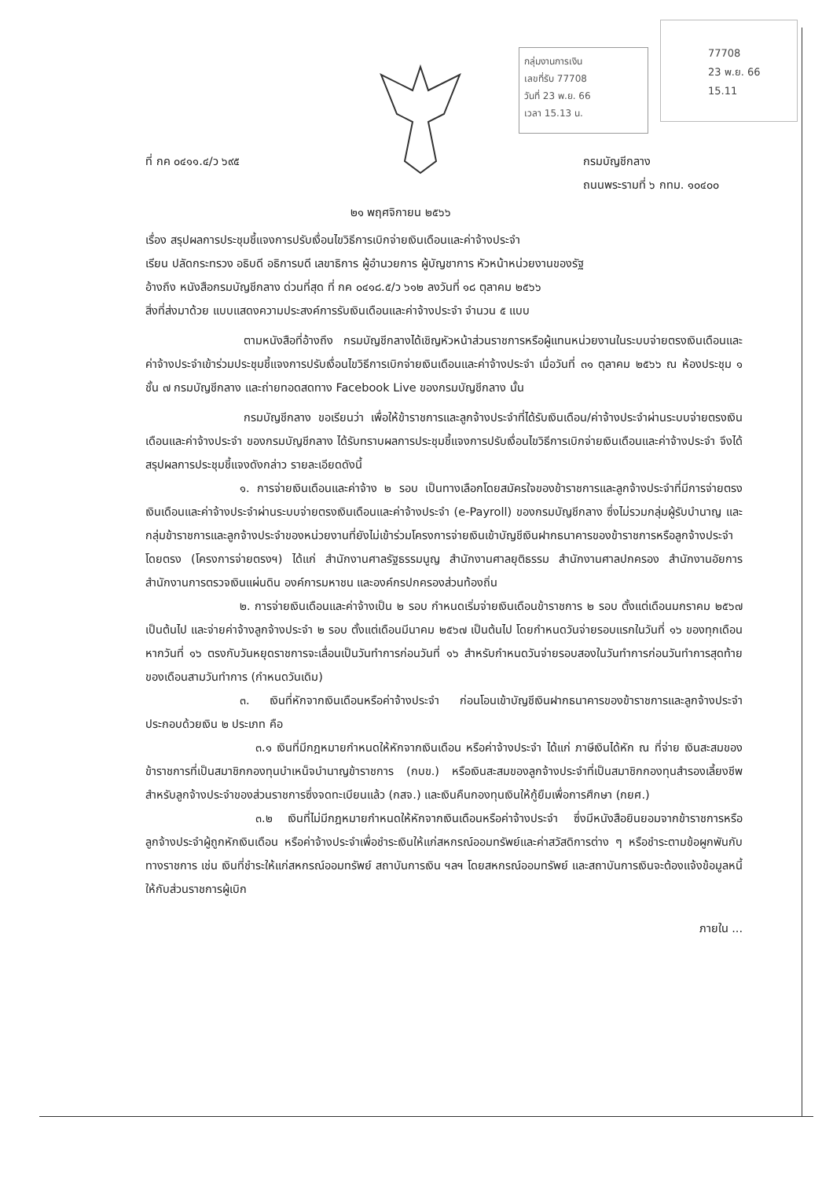กลุ่มงานการเงิน
เลขที่รับ 77708
วันที่ 23 พ.ย. 66
เวลา 15.13 น.
77708
23 พ.ย. 66
15.11
ที่ กค ๐๔๑๑.๔/ว ๖๙๕ กรมบัญชีกลาง
ถนนพระรามที่ ๖ กทม. ๑๐๔๐๐
๒๑ พฤศจิกายน ๒๕๖๖
เรื่อง สรุปผลการประชุมชี้แจงการปรับเงื่อนไขวิธีการเบิกจ่ายเงินเดือนและค่าจ้างประจำ
เรียน ปลัดกระทรวง อธิบดี อธิการบดี เลขาธิการ ผู้อำนวยการ ผู้บัญชาการ หัวหน้าหน่วยงานของรัฐ
อ้างถึง หนังสือกรมบัญชีกลาง ด่วนที่สุด ที่ กค ๐๔๑๘.๕/ว ๖๑๒ ลงวันที่ ๑๘ ตุลาคม ๒๕๖๖
สิ่งที่ส่งมาด้วย แบบแสดงความประสงค์การรับเงินเดือนและค่าจ้างประจำ จำนวน ๕ แบบ
ตามหนังสือที่อ้างถึง กรมบัญชีกลางได้เชิญหัวหน้าส่วนราชการหรือผู้แทนหน่วยงานในระบบจ่ายตรงเงินเดือนและค่าจ้างประจำเข้าร่วมประชุมชี้แจงการปรับเงื่อนไขวิธีการเบิกจ่ายเงินเดือนและค่าจ้างประจำ เมื่อวันที่ ๓๑ ตุลาคม ๒๕๖๖ ณ ห้องประชุม ๑ ชั้น ๗ กรมบัญชีกลาง และถ่ายทอดสดทาง Facebook Live ของกรมบัญชีกลาง นั้น
กรมบัญชีกลาง ขอเรียนว่า เพื่อให้ข้าราชการและลูกจ้างประจำที่ได้รับเงินเดือน/ค่าจ้างประจำผ่านระบบจ่ายตรงเงินเดือนและค่าจ้างประจำ ของกรมบัญชีกลาง ได้รับทราบผลการประชุมชี้แจงการปรับเงื่อนไขวิธีการเบิกจ่ายเงินเดือนและค่าจ้างประจำ จึงได้สรุปผลการประชุมชี้แจงดังกล่าว รายละเอียดดังนี้
๑. การจ่ายเงินเดือนและค่าจ้าง ๒ รอบ เป็นทางเลือกโดยสมัครใจของข้าราชการและลูกจ้างประจำที่มีการจ่ายตรงเงินเดือนและค่าจ้างประจำผ่านระบบจ่ายตรงเงินเดือนและค่าจ้างประจำ (e-Payroll) ของกรมบัญชีกลาง ซึ่งไม่รวมกลุ่มผู้รับบำนาญ และกลุ่มข้าราชการและลูกจ้างประจำของหน่วยงานที่ยังไม่เข้าร่วมโครงการจ่ายเงินเข้าบัญชีเงินฝากธนาคารของข้าราชการหรือลูกจ้างประจำ โดยตรง (โครงการจ่ายตรงฯ) ได้แก่ สำนักงานศาลรัฐธรรมนูญ สำนักงานศาลยุติธรรม สำนักงานศาลปกครอง สำนักงานอัยการ สำนักงานการตรวจเงินแผ่นดิน องค์การมหาชน และองค์กรปกครองส่วนท้องถิ่น
๒. การจ่ายเงินเดือนและค่าจ้างเป็น ๒ รอบ กำหนดเริ่มจ่ายเงินเดือนข้าราชการ ๒ รอบ ตั้งแต่เดือนมกราคม ๒๕๖๗ เป็นต้นไป และจ่ายค่าจ้างลูกจ้างประจำ ๒ รอบ ตั้งแต่เดือนมีนาคม ๒๕๖๗ เป็นต้นไป โดยกำหนดวันจ่ายรอบแรกในวันที่ ๑๖ ของทุกเดือน หากวันที่ ๑๖ ตรงกับวันหยุดราชการจะเลื่อนเป็นวันทำการก่อนวันที่ ๑๖ สำหรับกำหนดวันจ่ายรอบสองในวันทำการก่อนวันทำการสุดท้ายของเดือนสามวันทำการ (กำหนดวันเดิม)
๓. เงินที่หักจากเงินเดือนหรือค่าจ้างประจำ ก่อนโอนเข้าบัญชีเงินฝากธนาคารของข้าราชการและลูกจ้างประจำประกอบด้วยเงิน ๒ ประเภท คือ
๓.๑ เงินที่มีกฎหมายกำหนดให้หักจากเงินเดือน หรือค่าจ้างประจำ ได้แก่ ภาษีเงินได้หัก ณ ที่จ่าย เงินสะสมของข้าราชการที่เป็นสมาชิกกองทุนบำเหน็จบำนาญข้าราชการ (กบข.) หรือเงินสะสมของลูกจ้างประจำที่เป็นสมาชิกกองทุนสำรองเลี้ยงชีพสำหรับลูกจ้างประจำของส่วนราชการซึ่งจดทะเบียนแล้ว (กสจ.) และเงินคืนกองทุนเงินให้กู้ยืมเพื่อการศึกษา (กยศ.)
๓.๒ เงินที่ไม่มีกฎหมายกำหนดให้หักจากเงินเดือนหรือค่าจ้างประจำ ซึ่งมีหนังสือยินยอมจากข้าราชการหรือลูกจ้างประจำผู้ถูกหักเงินเดือน หรือค่าจ้างประจำเพื่อชำระเงินให้แก่สหกรณ์ออมทรัพย์และค่าสวัสดิการต่าง ๆ หรือชำระตามข้อผูกพันกับทางราชการ เช่น เงินที่ชำระให้แก่สหกรณ์ออมทรัพย์ สถาบันการเงิน ฯลฯ โดยสหกรณ์ออมทรัพย์ และสถาบันการเงินจะต้องแจ้งข้อมูลหนี้ให้กับส่วนราชการผู้เบิก
ภายใน ...